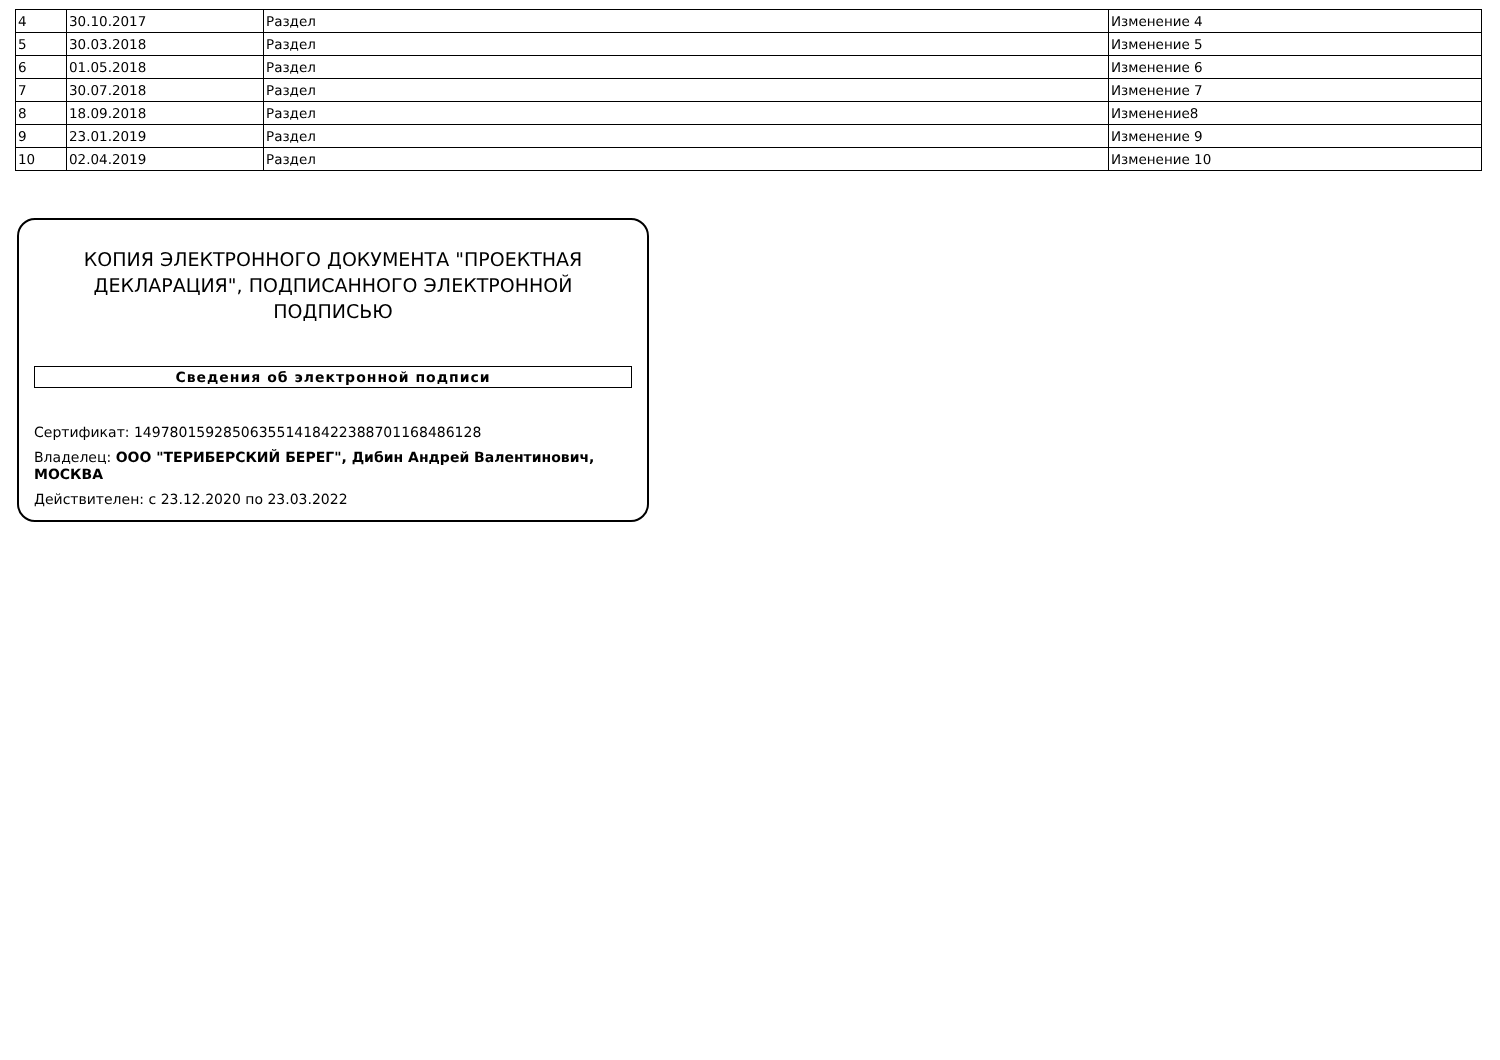| 4 | 30.10.2017 | Раздел | Изменение 4 |
| 5 | 30.03.2018 | Раздел | Изменение 5 |
| 6 | 01.05.2018 | Раздел | Изменение 6 |
| 7 | 30.07.2018 | Раздел | Изменение 7 |
| 8 | 18.09.2018 | Раздел | Изменение8 |
| 9 | 23.01.2019 | Раздел | Изменение 9 |
| 10 | 02.04.2019 | Раздел | Изменение 10 |
КОПИЯ ЭЛЕКТРОННОГО ДОКУМЕНТА "ПРОЕКТНАЯ ДЕКЛАРАЦИЯ", ПОДПИСАННОГО ЭЛЕКТРОННОЙ ПОДПИСЬЮ
Сведения об электронной подписи
Сертификат: 149780159285063551418422388701168486128
Владелец: ООО "ТЕРИБЕРСКИЙ БЕРЕГ", Дибин Андрей Валентинович, МОСКВА
Действителен: с 23.12.2020 по 23.03.2022